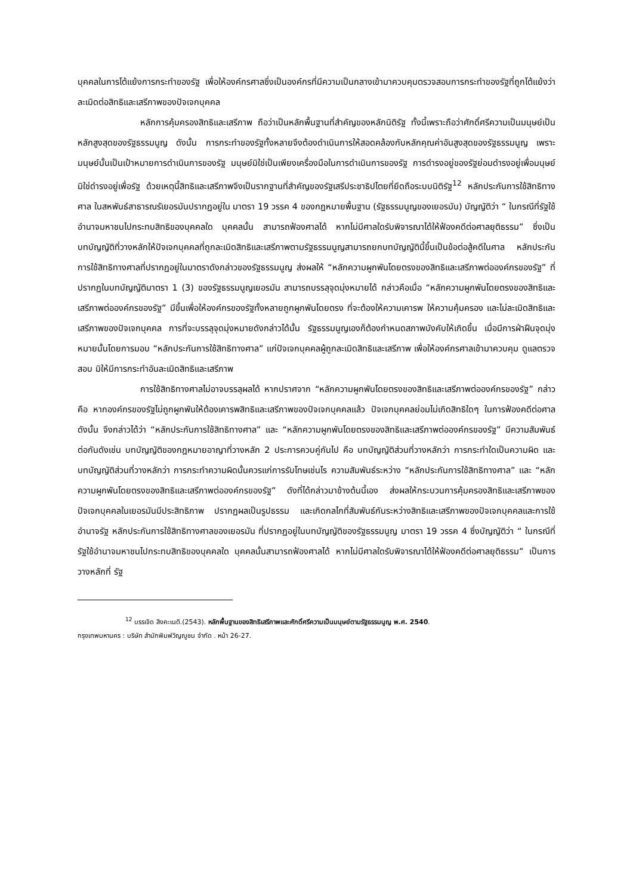บุคคลในการโต้แย้งการกระทำของรัฐ เพื่อให้องค์กรศาลซึ่งเป็นองค์กรที่มีความเป็นกลางเข้ามาควบคุมตรวจสอบการกระทำของรัฐที่ถูกโต้แย้งว่าละเมิดต่อสิทธิและเสรีภาพของปัจเจกบุคคล
หลักการคุ้มครองสิทธิและเสรีภาพ ถือว่าเป็นหลักพื้นฐานที่สำคัญของหลักนิติรัฐ ทั้งนี้เพราะถือว่าศักดิ์ศรีความเป็นมนุษย์เป็นหลักสูงสุดของรัฐธรรมนูญ ดังนั้น การกระทำของรัฐทั้งหลายจึงต้องดำเนินการให้สอดคล้องกับหลักคุณค่าอันสูงสุดของรัฐธรรมนูญ เพราะมนุษย์นั้นเป็นเป้าหมายการดำเนินการของรัฐ มนุษย์มิใช่เป็นเพียงเครื่องมือในการดำเนินการของรัฐ การดำรงอยู่ของรัฐย่อมดำรงอยู่เพื่อมนุษย์มิใช่ดำรงอยู่เพื่อรัฐ ด้วยเหตุนี้สิทธิและเสรีภาพจึงเป็นรากฐานที่สำคัญของรัฐเสรีประชาธิปไตยที่ยึดถือระบบนิติรัฐ<sup>12</sup> หลักประกันการใช้สิทธิทางศาล ในสหพันธ์สาธารณรัเยอรมันปรากฏอยู่ใน มาตรา 19 วรรค 4 ของกฎหมายพื้นฐาน (รัฐธรรมนูญของเยอรมัน) บัญญัติว่า “ ในกรณีที่รัฐใช้อำนาจมหาชนไปกระทบสิทธิของบุคคลใด บุคคลนั้น สามารถฟ้องศาลได้ หากไม่มีศาลใดรับพิจารณาได้ให้ฟ้องคดีต่อศาลยุติธรรม” ซึ่งเป็นบทบัญญัติที่วางหลักให้ปัจเจกบุคคลที่ถูกละเมิดสิทธิและเสรีภาพตามรัฐธรรมนูญสามารถยกบทบัญญัตินี้ขึ้นเป็นข้อต่อสู้คดีในศาล หลักประกันการใช้สิทธิทางศาลที่ปรากฏอยู่ในมาตราดังกล่าวของรัฐธรรมนูญ ส่งผลให้ “หลักความผูกพันโดยตรงของสิทธิและเสรีภาพต่อองค์กรของรัฐ” ที่ปรากฏในบทบัญญัติมาตรา 1 (3) ของรัฐธรรมนูญเยอรมัน สามารถบรรลุจุดมุ่งหมายได้ กล่าวคือเมื่อ “หลักความผูกพันโดยตรงของสิทธิและเสรีภาพต่อองค์กรของรัฐ” มีขึ้นเพื่อให้องค์กรของรัฐทั้งหลายถูกผูกพันโดยตรง ที่จะต้องให้ความเคารพ ให้ความคุ้มครอง และไม่ละเมิดสิทธิและเสรีภาพของปัจเจกบุคคล การที่จะบรรลุจุดมุ่งหมายดังกล่าวได้นั้น รัฐธรรมนูญเองก็ต้องกำหนดสภาพบังคับให้เกิดขึ้น เมื่อมีการฝ่าฝืนจุดมุ่งหมายนั้นโดยการมอบ “หลักประกันการใช้สิทธิทางศาล” แก่ปัจเจกบุคคลผู้ถูกละเมิดสิทธิและเสรีภาพ เพื่อให้องค์กรศาลเข้ามาควบคุม ดูแลตรวจสอบ มิให้มีการกระทำอันละเมิดสิทธิและเสรีภาพ
การใช้สิทธิทางศาลไม่อาจบรรลุผลได้ หากปราศจาก “หลักความผูกพันโดยตรงของสิทธิและเสรีภาพต่อองค์กรของรัฐ” กล่าวคือ หากองค์กรของรัฐไม่ถูกผูกพันให้ต้องเคารพสิทธิและเสรีภาพของปัจเจกบุคคลแล้ว ปัจเจกบุคคลย่อมไม่เกิดสิทธิใดๆ ในการฟ้องคดีต่อศาล ดังนั้น จึงกล่าวได้ว่า “หลักประกันการใช้สิทธิทางศาล” และ “หลักความผูกพันโดยตรงของสิทธิและเสรีภาพต่อองค์กรของรัฐ” มีความสัมพันธ์ต่อกันดังเช่น บทบัญญัติของกฎหมายอาญาที่วางหลัก 2 ประการควบคู่กันไป คือ บทบัญญัติส่วนที่วางหลักว่า การกระทำใดเป็นความผิด และบทบัญญัติส่วนที่วางหลักว่า การกระทำความผิดนั้นควรแก่การรับโทษเช่นไร ความสัมพันธ์ระหว่าง “หลักประกันการใช้สิทธิทางศาล” และ “หลักความผูกพันโดยตรงของสิทธิและเสรีภาพต่อองค์กรของรัฐ” ดังที่ได้กล่าวมาข้างต้นนี้เอง ส่งผลให้กระบวนการคุ้มครองสิทธิและเสรีภาพของปัจเจกบุคคลในเยอรมันมีประสิทธิภาพ ปรากฏผลเป็นรูปธรรม และเกิดกลไกที่สัมพันธ์กันระหว่างสิทธิและเสรีภาพของปัจเจกบุคคลและการใช้อำนาจรัฐ หลักประกันการใช้สิทธิทางศาลของเยอรมัน ที่ปรากฏอยู่ในบทบัญญัติของรัฐธรรมนูญ มาตรา 19 วรรค 4 ซึ่งบัญญัติว่า “ ในกรณีที่รัฐใช้อำนาจมหาชนไปกระทบสิทธิของบุคคลใด บุคคลนั้นสามารถฟ้องศาลได้ หากไม่มีศาลใดรับพิจารณาได้ให้ฟ้องคดีต่อศาลยุติธรรม” เป็นการวางหลักที่ รัฐ
<sup>12</sup> บรรเจิด สิงคะเนติ.(2543). หลักพื้นฐานของสิทธิเสรีภาพและศักดิ์ศรีความเป็นมนุษย์ตามรัฐธรรมนูญ พ.ศ. 2540.
กรุงเทพมหานคร : บริษัท สำนักพิมพ์วิญญูชน จำกัด . หน้า 26-27.